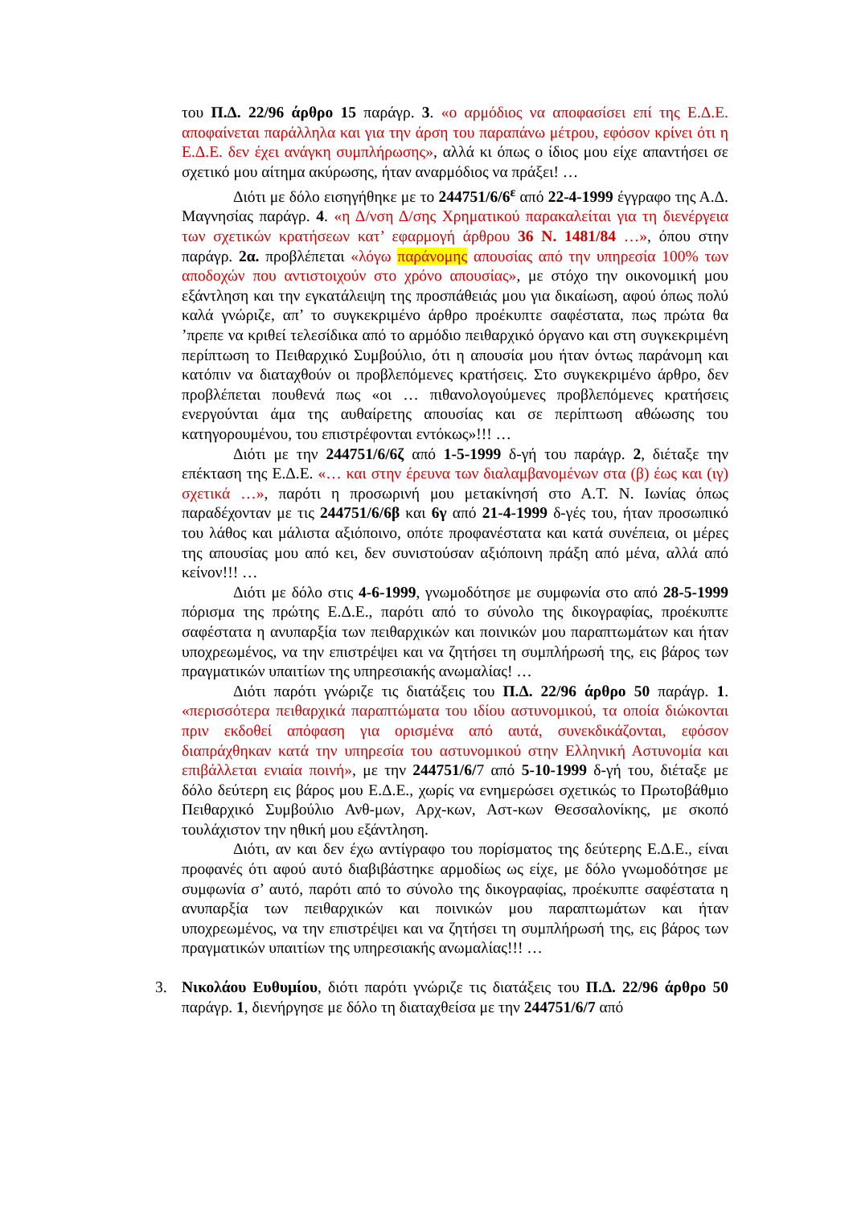του Π.Δ. 22/96 άρθρο 15 παράγρ. 3. «ο αρμόδιος να αποφασίσει επί της Ε.Δ.Ε. αποφαίνεται παράλληλα και για την άρση του παραπάνω μέτρου, εφόσον κρίνει ότι η Ε.Δ.Ε. δεν έχει ανάγκη συμπλήρωσης», αλλά κι όπως ο ίδιος μου είχε απαντήσει σε σχετικό μου αίτημα ακύρωσης, ήταν αναρμόδιος να πράξει! …
Διότι με δόλο εισηγήθηκε με το 244751/6/6<sup>ε</sup> από 22-4-1999 έγγραφο της Α.Δ. Μαγνησίας παράγρ. 4. «η Δ/νση Δ/σης Χρηματικού παρακαλείται για τη διενέργεια των σχετικών κρατήσεων κατ’ εφαρμογή άρθρου 36 Ν. 1481/84 …», όπου στην παράγρ. 2α. προβλέπεται «λόγω παράνομης απουσίας από την υπηρεσία 100% των αποδοχών που αντιστοιχούν στο χρόνο απουσίας», με στόχο την οικονομική μου εξάντληση και την εγκατάλειψη της προσπάθειάς μου για δικαίωση, αφού όπως πολύ καλά γνώριζε, απ’ το συγκεκριμένο άρθρο προέκυπτε σαφέστατα, πως πρώτα θα ’πρεπε να κριθεί τελεσίδικα από το αρμόδιο πειθαρχικό όργανο και στη συγκεκριμένη περίπτωση το Πειθαρχικό Συμβούλιο, ότι η απουσία μου ήταν όντως παράνομη και κατόπιν να διαταχθούν οι προβλεπόμενες κρατήσεις. Στο συγκεκριμένο άρθρο, δεν προβλέπεται πουθενά πως «οι … πιθανολογούμενες προβλεπόμενες κρατήσεις ενεργούνται άμα της αυθαίρετης απουσίας και σε περίπτωση αθώωσης του κατηγορουμένου, του επιστρέφονται εντόκως»!!! …
Διότι με την 244751/6/6ζ από 1-5-1999 δ-γή του παράγρ. 2, διέταξε την επέκταση της Ε.Δ.Ε. «… και στην έρευνα των διαλαμβανομένων στα (β) έως και (ιγ) σχετικά …», παρότι η προσωρινή μου μετακίνησή στο Α.Τ. Ν. Ιωνίας όπως παραδέχονταν με τις 244751/6/6β και 6γ από 21-4-1999 δ-γές του, ήταν προσωπικό του λάθος και μάλιστα αξιόποινο, οπότε προφανέστατα και κατά συνέπεια, οι μέρες της απουσίας μου από κει, δεν συνιστούσαν αξιόποινη πράξη από μένα, αλλά από κείνον!!! …
Διότι με δόλο στις 4-6-1999, γνωμοδότησε με συμφωνία στο από 28-5-1999 πόρισμα της πρώτης Ε.Δ.Ε., παρότι από το σύνολο της δικογραφίας, προέκυπτε σαφέστατα η ανυπαρξία των πειθαρχικών και ποινικών μου παραπτωμάτων και ήταν υποχρεωμένος, να την επιστρέψει και να ζητήσει τη συμπλήρωσή της, εις βάρος των πραγματικών υπαιτίων της υπηρεσιακής ανωμαλίας! …
Διότι παρότι γνώριζε τις διατάξεις του Π.Δ. 22/96 άρθρο 50 παράγρ. 1. «περισσότερα πειθαρχικά παραπτώματα του ιδίου αστυνομικού, τα οποία διώκονται πριν εκδοθεί απόφαση για ορισμένα από αυτά, συνεκδικάζονται, εφόσον διαπράχθηκαν κατά την υπηρεσία του αστυνομικού στην Ελληνική Αστυνομία και επιβάλλεται ενιαία ποινή», με την 244751/6/7 από 5-10-1999 δ-γή του, διέταξε με δόλο δεύτερη εις βάρος μου Ε.Δ.Ε., χωρίς να ενημερώσει σχετικώς το Πρωτοβάθμιο Πειθαρχικό Συμβούλιο Ανθ-μων, Αρχ-κων, Αστ-κων Θεσσαλονίκης, με σκοπό τουλάχιστον την ηθική μου εξάντληση.
Διότι, αν και δεν έχω αντίγραφο του πορίσματος της δεύτερης Ε.Δ.Ε., είναι προφανές ότι αφού αυτό διαβιβάστηκε αρμοδίως ως είχε, με δόλο γνωμοδότησε με συμφωνία σ’ αυτό, παρότι από το σύνολο της δικογραφίας, προέκυπτε σαφέστατα η ανυπαρξία των πειθαρχικών και ποινικών μου παραπτωμάτων και ήταν υποχρεωμένος, να την επιστρέψει και να ζητήσει τη συμπλήρωσή της, εις βάρος των πραγματικών υπαιτίων της υπηρεσιακής ανωμαλίας!!! …
3. Νικολάου Ευθυμίου, διότι παρότι γνώριζε τις διατάξεις του Π.Δ. 22/96 άρθρο 50 παράγρ. 1, διενήργησε με δόλο τη διαταχθείσα με την 244751/6/7 από